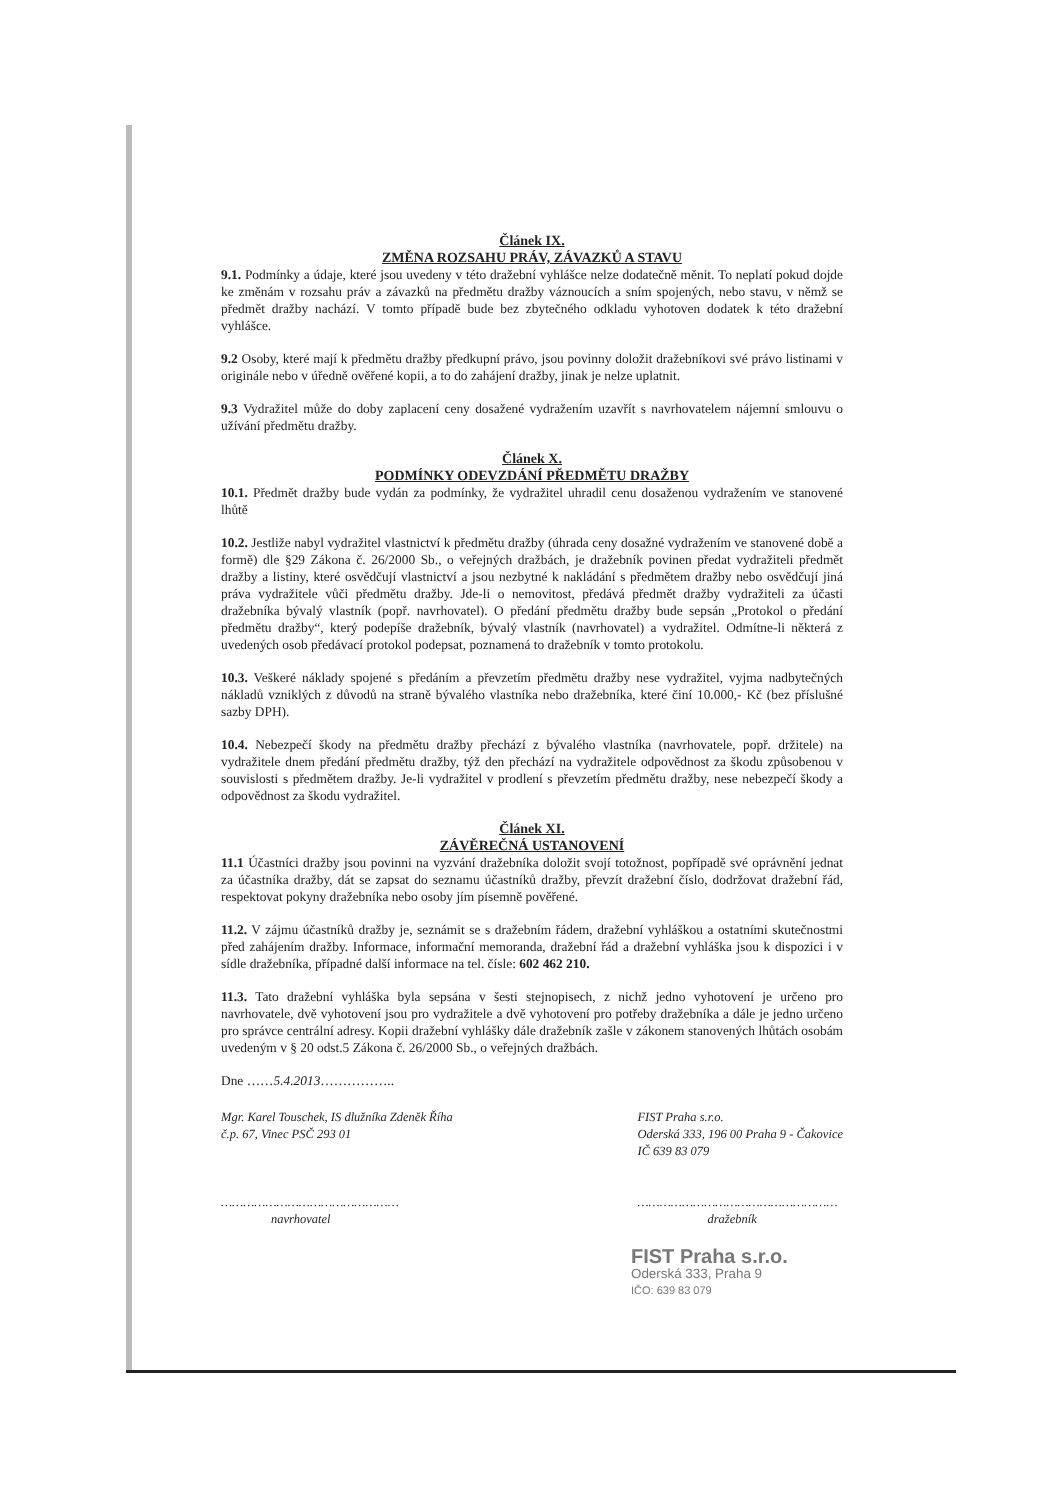Článek IX.
ZMĚNA ROZSAHU PRÁV, ZÁVAZKŮ A STAVU
9.1. Podmínky a údaje, které jsou uvedeny v této dražební vyhlášce nelze dodatečně měnit. To neplatí pokud dojde ke změnám v rozsahu práv a závazků na předmětu dražby váznoucích a sním spojených, nebo stavu, v němž se předmět dražby nachází. V tomto případě bude bez zbytečného odkladu vyhotoven dodatek k této dražební vyhlášce.
9.2 Osoby, které mají k předmětu dražby předkupní právo, jsou povinny doložit dražebníkovi své právo listinami v originále nebo v úředně ověřené kopii, a to do zahájení dražby, jinak je nelze uplatnit.
9.3 Vydražitel může do doby zaplacení ceny dosažené vydražením uzavřít s navrhovatelem nájemní smlouvu o užívání předmětu dražby.
Článek X.
PODMÍNKY ODEVZDÁNÍ PŘEDMĚTU DRAŽBY
10.1. Předmět dražby bude vydán za podmínky, že vydražitel uhradil cenu dosaženou vydražením ve stanovené lhůtě
10.2. Jestliže nabyl vydražitel vlastnictví k předmětu dražby (úhrada ceny dosažné vydražením ve stanovené době a formě) dle §29 Zákona č. 26/2000 Sb., o veřejných dražbách, je dražebník povinen předat vydražiteli předmět dražby a listiny, které osvědčují vlastnictví a jsou nezbytné k nakládání s předmětem dražby nebo osvědčují jiná práva vydražitele vůči předmětu dražby. Jde-li o nemovitost, předává předmět dražby vydražiteli za účasti dražebníka bývalý vlastník (popř. navrhovatel). O předání předmětu dražby bude sepsán „Protokol o předání předmětu dražby“, který podepíše dražebník, bývalý vlastník (navrhovatel) a vydražitel. Odmítne-li některá z uvedených osob předávací protokol podepsat, poznamená to dražebník v tomto protokolu.
10.3. Veškeré náklady spojené s předáním a převzetím předmětu dražby nese vydražitel, vyjma nadbytečných nákladů vzniklých z důvodů na straně bývalého vlastníka nebo dražebníka, které činí 10.000,- Kč (bez příslušné sazby DPH).
10.4. Nebezpečí škody na předmětu dražby přechází z bývalého vlastníka (navrhovatele, popř. držitele) na vydražitele dnem předání předmětu dražby, týž den přechází na vydražitele odpovědnost za škodu způsobenou v souvislosti s předmětem dražby. Je-li vydražitel v prodlení s převzetím předmětu dražby, nese nebezpečí škody a odpovědnost za škodu vydražitel.
Článek XI.
ZÁVĚREČNÁ USTANOVENÍ
11.1 Účastníci dražby jsou povinni na vyzvání dražebníka doložit svojí totožnost, popřípadě své oprávnění jednat za účastníka dražby, dát se zapsat do seznamu účastníků dražby, převzít dražební číslo, dodržovat dražební řád, respektovat pokyny dražebníka nebo osoby jím písemně pověřené.
11.2. V zájmu účastníků dražby je, seznámit se s dražebním řádem, dražební vyhláškou a ostatními skutečnostmi před zahájením dražby. Informace, informační memoranda, dražební řád a dražební vyhláška jsou k dispozici i v sídle dražebníka, případné další informace na tel. čísle: 602 462 210.
11.3. Tato dražební vyhláška byla sepsána v šesti stejnopisech, z nichž jedno vyhotovení je určeno pro navrhovatele, dvě vyhotovení jsou pro vydražitele a dvě vyhotovení pro potřeby dražebníka a dále je jedno určeno pro správce centrální adresy. Kopii dražební vyhlášky dále dražebník zašle v zákonem stanovených lhůtách osobám uvedeným v § 20 odst.5 Zákona č. 26/2000 Sb., o veřejných dražbách.
Dne ……5.4.2013……………..
Mgr. Karel Touschek, IS dlužníka Zdeněk Říha
č.p. 67, Vinec PSČ 293 01
…………………………………………
navrhovatel
FIST Praha s.r.o.
Oderská 333, 196 00 Praha 9 - Čakovice
IČ 639 83 079
………………………………………………
dražebník
FIST Praha s.r.o.
Oderská 333, Praha 9
IČO: 639 83 079